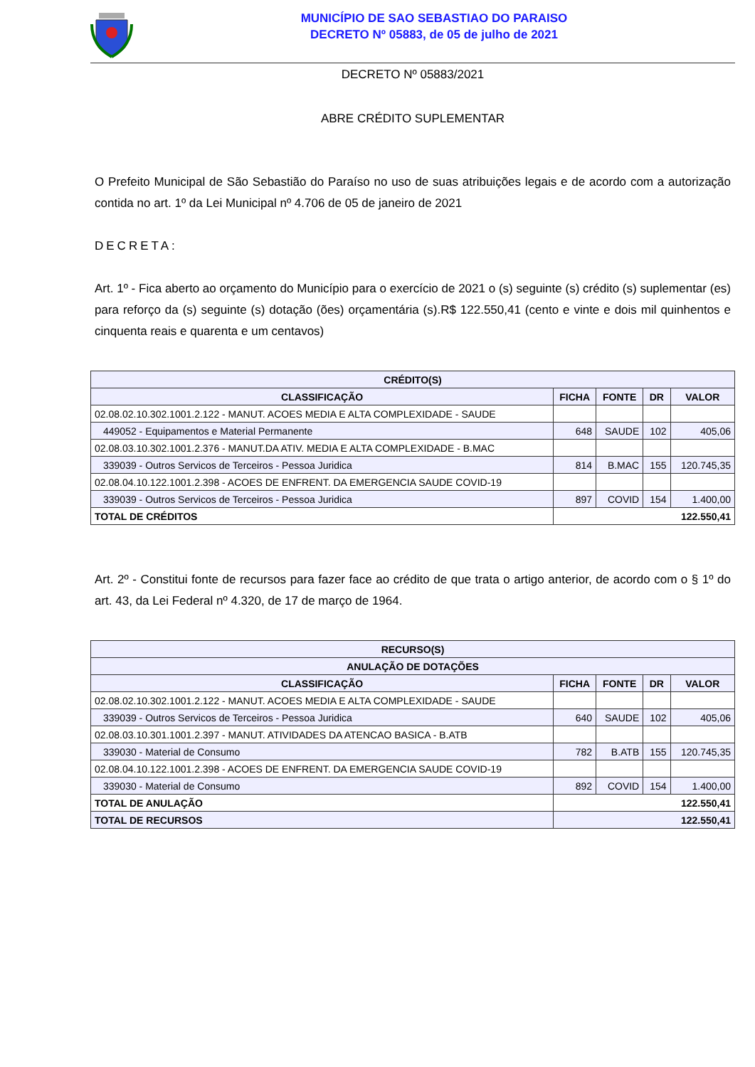MUNICÍPIO DE SAO SEBASTIAO DO PARAISO
DECRETO Nº 05883, de 05 de julho de 2021
DECRETO Nº 05883/2021
ABRE CRÉDITO SUPLEMENTAR
O Prefeito Municipal de São Sebastião do Paraíso no uso de suas atribuições legais e de acordo com a autorização contida no art. 1º da Lei Municipal nº 4.706 de 05 de janeiro de 2021
DECRETA:
Art. 1º - Fica aberto ao orçamento do Município para o exercício de 2021 o (s) seguinte (s) crédito (s) suplementar (es) para reforço da (s) seguinte (s) dotação (ões) orçamentária (s).R$ 122.550,41 (cento e vinte e dois mil quinhentos e cinquenta reais e quarenta e um centavos)
| CRÉDITO(S) | | | | |
| --- | --- | --- | --- | --- |
| CLASSIFICAÇÃO | FICHA | FONTE | DR | VALOR |
| 02.08.02.10.302.1001.2.122 - MANUT. ACOES MEDIA E ALTA COMPLEXIDADE - SAUDE | | | | |
| 449052 - Equipamentos e Material Permanente | 648 | SAUDE | 102 | 405,06 |
| 02.08.03.10.302.1001.2.376 - MANUT.DA ATIV. MEDIA E ALTA COMPLEXIDADE - B.MAC | | | | |
| 339039 - Outros Servicos de Terceiros - Pessoa Juridica | 814 | B.MAC | 155 | 120.745,35 |
| 02.08.04.10.122.1001.2.398 - ACOES DE ENFRENT. DA EMERGENCIA SAUDE COVID-19 | | | | |
| 339039 - Outros Servicos de Terceiros - Pessoa Juridica | 897 | COVID | 154 | 1.400,00 |
| TOTAL DE CRÉDITOS | 122.550,41 | | | |
Art. 2º - Constitui fonte de recursos para fazer face ao crédito de que trata o artigo anterior, de acordo com o § 1º do art. 43, da Lei Federal nº 4.320, de 17 de março de 1964.
| RECURSO(S) | | | | |
| --- | --- | --- | --- | --- |
| ANULAÇÃO DE DOTAÇÕES | | | | |
| CLASSIFICAÇÃO | FICHA | FONTE | DR | VALOR |
| 02.08.02.10.302.1001.2.122 - MANUT. ACOES MEDIA E ALTA COMPLEXIDADE - SAUDE | | | | |
| 339039 - Outros Servicos de Terceiros - Pessoa Juridica | 640 | SAUDE | 102 | 405,06 |
| 02.08.03.10.301.1001.2.397 - MANUT. ATIVIDADES DA ATENCAO BASICA - B.ATB | | | | |
| 339030 - Material de Consumo | 782 | B.ATB | 155 | 120.745,35 |
| 02.08.04.10.122.1001.2.398 - ACOES DE ENFRENT. DA EMERGENCIA SAUDE COVID-19 | | | | |
| 339030 - Material de Consumo | 892 | COVID | 154 | 1.400,00 |
| TOTAL DE ANULAÇÃO | 122.550,41 | | | |
| TOTAL DE RECURSOS | 122.550,41 | | | |